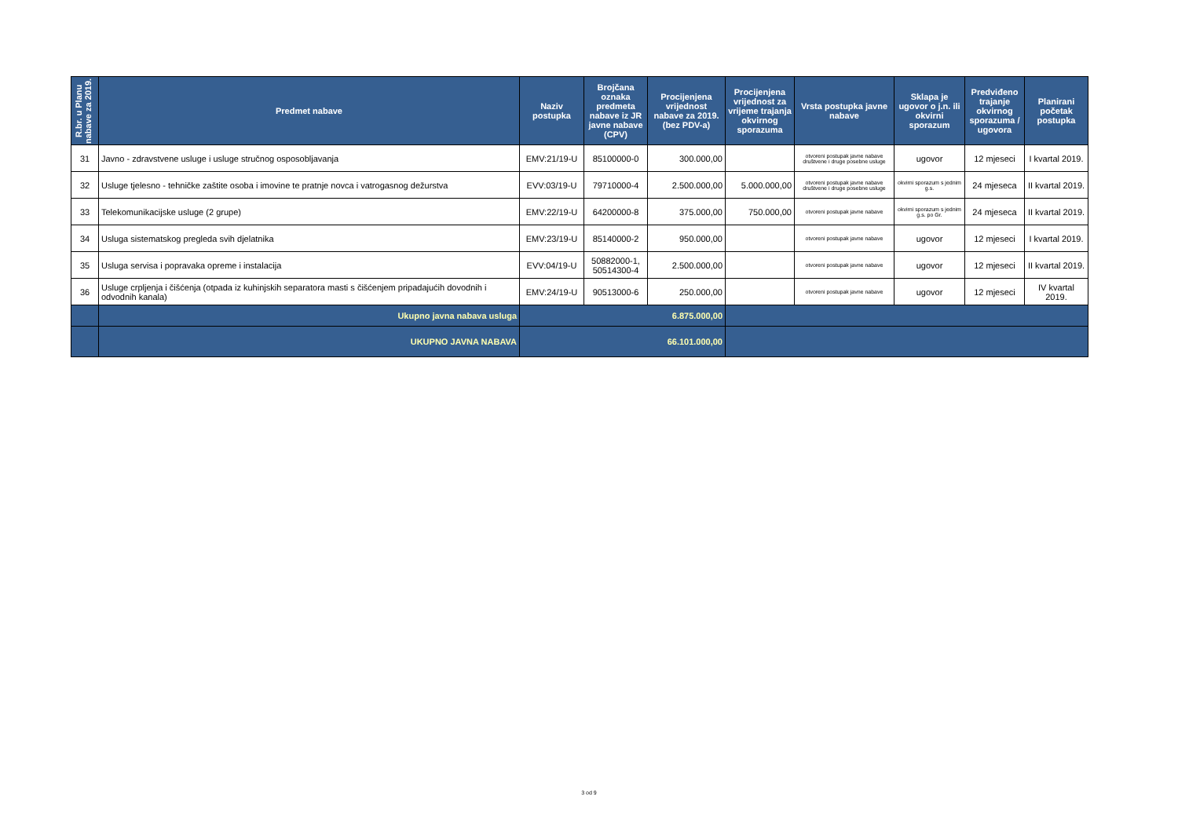| R.br. u Planu nabave za 2019. | Predmet nabave | Naziv postupka | Brojčana oznaka predmeta nabave iz JR javne nabave (CPV) | Procijenjena vrijednost nabave za 2019. (bez PDV-a) | Procijenjena vrijednost za vrijeme trajanja okvirnog sporazuma | Vrsta postupka javne nabave | Sklapa je ugovor o j.n. ili okvirni sporazum | Predviđeno trajanje okvirnog sporazuma / ugovora | Planirani početak postupka |
| --- | --- | --- | --- | --- | --- | --- | --- | --- | --- |
| 31 | Javno - zdravstvene usluge i usluge stručnog osposobljavanja | EMV:21/19-U | 85100000-0 | 300.000,00 | | otvoreni postupak javne nabave društvene i druge posebne usluge | ugovor | 12 mjeseci | I kvartal 2019. |
| 32 | Usluge tjelesno - tehničke zaštite osoba i imovine te pratnje novca i vatrogasnog dežurstva | EVV:03/19-U | 79710000-4 | 2.500.000,00 | 5.000.000,00 | otvoreni postupak javne nabave društvene i druge posebne usluge | okvirni sporazum s jednim g.s. | 24 mjeseca | II kvartal 2019. |
| 33 | Telekomunikacijske usluge (2 grupe) | EMV:22/19-U | 64200000-8 | 375.000,00 | 750.000,00 | otvoreni postupak javne nabave | okvirni sporazum s jednim g.s. po Gr. | 24 mjeseca | II kvartal 2019. |
| 34 | Usluga sistematskog pregleda svih djelatnika | EMV:23/19-U | 85140000-2 | 950.000,00 | | otvoreni postupak javne nabave | ugovor | 12 mjeseci | I kvartal 2019. |
| 35 | Usluga servisa i popravaka opreme i instalacija | EVV:04/19-U | 50882000-1, 50514300-4 | 2.500.000,00 | | otvoreni postupak javne nabave | ugovor | 12 mjeseci | II kvartal 2019. |
| 36 | Usluge crpljenja i čišćenja (otpada iz kuhinjskih separatora masti s čišćenjem pripadajućih dovodnih i odvodnih kanala) | EMV:24/19-U | 90513000-6 | 250.000,00 | | otvoreni postupak javne nabave | ugovor | 12 mjeseci | IV kvartal 2019. |
| | Ukupno javna nabava usluga | 6.875.000,00 | | | | | | | |
| | UKUPNO JAVNA NABAVA | 66.101.000,00 | | | | | | | |
3 od 9